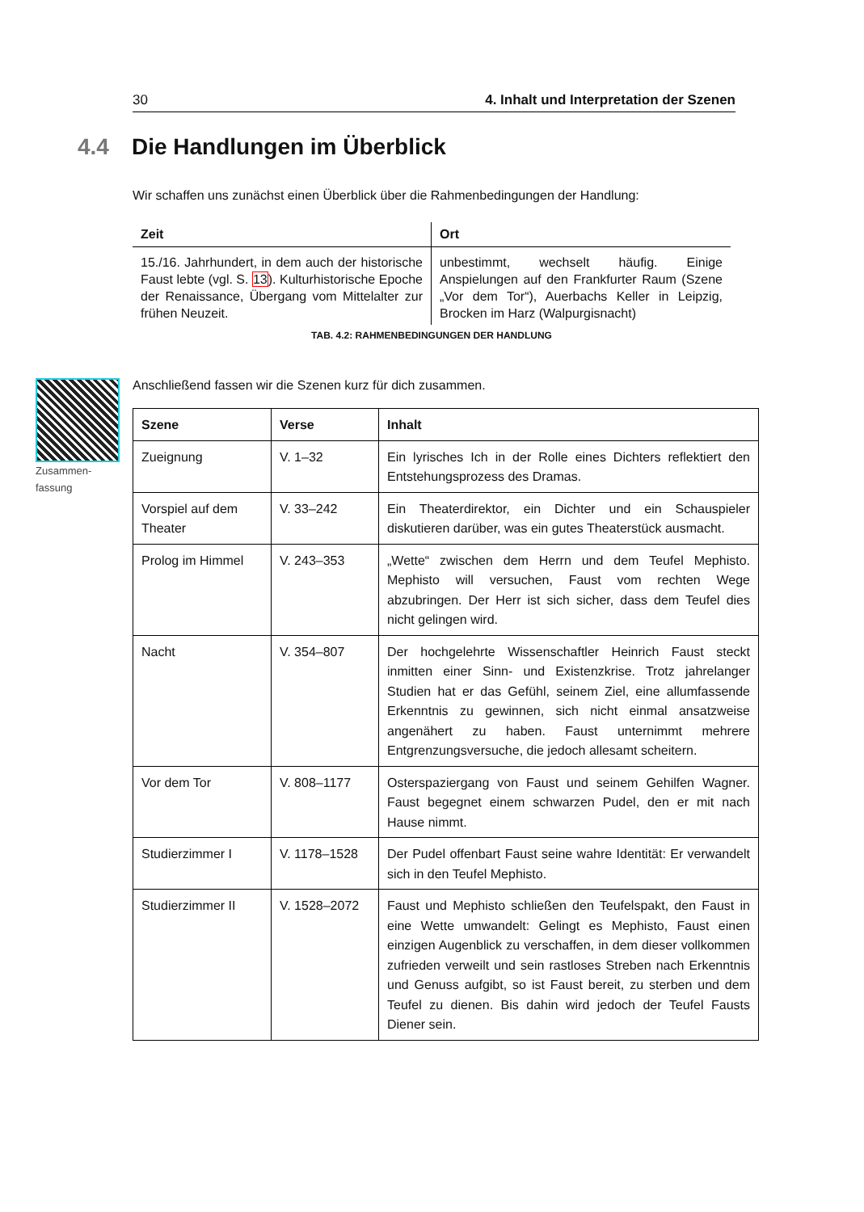30 4. Inhalt und Interpretation der Szenen
4.4 Die Handlungen im Überblick
Wir schaffen uns zunächst einen Überblick über die Rahmenbedingungen der Handlung:
| Zeit | Ort |
| --- | --- |
| 15./16. Jahrhundert, in dem auch der historische Faust lebte (vgl. S. 13 ). Kulturhistorische Epoche der Renaissance, Übergang vom Mittelalter zur frühen Neuzeit. | unbestimmt, wechselt häufig. Einige Anspielungen auf den Frankfurter Raum (Szene „Vor dem Tor“), Auerbachs Keller in Leipzig, Brocken im Harz (Walpurgisnacht) |
TAB. 4.2: RAHMENBEDINGUNGEN DER HANDLUNG
Zusammen-
fassung
Anschließend fassen wir die Szenen kurz für dich zusammen.
| Szene | Verse | Inhalt |
| --- | --- | --- |
| Zueignung | V. 1–32 | Ein lyrisches Ich in der Rolle eines Dichters reflektiert den Entstehungsprozess des Dramas. |
| Vorspiel auf dem Theater | V. 33–242 | Ein Theaterdirektor, ein Dichter und ein Schauspieler diskutieren darüber, was ein gutes Theaterstück ausmacht. |
| Prolog im Himmel | V. 243–353 | „Wette“ zwischen dem Herrn und dem Teufel Mephisto. Mephisto will versuchen, Faust vom rechten Wege abzubringen. Der Herr ist sich sicher, dass dem Teufel dies nicht gelingen wird. |
| Nacht | V. 354–807 | Der hochgelehrte Wissenschaftler Heinrich Faust steckt inmitten einer Sinn- und Existenzkrise. Trotz jahrelanger Studien hat er das Gefühl, seinem Ziel, eine allumfassende Erkenntnis zu gewinnen, sich nicht einmal ansatzweise angenähert zu haben. Faust unternimmt mehrere Entgrenzungsversuche, die jedoch allesamt scheitern. |
| Vor dem Tor | V. 808–1177 | Osterspaziergang von Faust und seinem Gehilfen Wagner. Faust begegnet einem schwarzen Pudel, den er mit nach Hause nimmt. |
| Studierzimmer I | V. 1178–1528 | Der Pudel offenbart Faust seine wahre Identität: Er verwandelt sich in den Teufel Mephisto. |
| Studierzimmer II | V. 1528–2072 | Faust und Mephisto schließen den Teufelspakt, den Faust in eine Wette umwandelt: Gelingt es Mephisto, Faust einen einzigen Augenblick zu verschaffen, in dem dieser vollkommen zufrieden verweilt und sein rastloses Streben nach Erkenntnis und Genuss aufgibt, so ist Faust bereit, zu sterben und dem Teufel zu dienen. Bis dahin wird jedoch der Teufel Fausts Diener sein. |